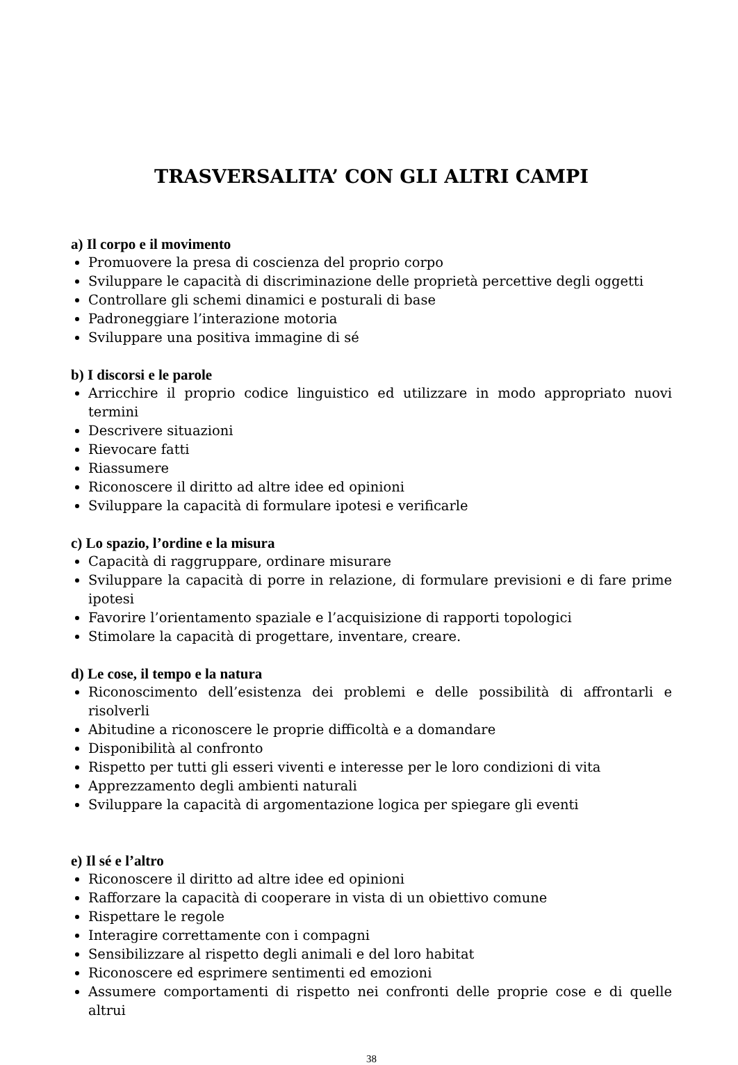TRASVERSALITA’ CON GLI ALTRI CAMPI
a) Il corpo e il movimento
Promuovere la presa di coscienza del proprio corpo
Sviluppare le capacità di discriminazione delle proprietà percettive degli oggetti
Controllare gli schemi dinamici e posturali di base
Padroneggiare l’interazione motoria
Sviluppare una positiva immagine di sé
b) I discorsi e le parole
Arricchire il proprio codice linguistico ed utilizzare in modo appropriato nuovi termini
Descrivere situazioni
Rievocare fatti
Riassumere
Riconoscere il diritto ad altre idee ed opinioni
Sviluppare la capacità di formulare ipotesi e verificarle
c) Lo spazio, l’ordine e la misura
Capacità di raggruppare, ordinare misurare
Sviluppare la capacità di porre in relazione, di formulare previsioni e di fare prime ipotesi
Favorire l’orientamento spaziale e l’acquisizione di rapporti topologici
Stimolare la capacità di progettare, inventare, creare.
d) Le cose, il tempo e la natura
Riconoscimento dell’esistenza dei problemi e delle possibilità di affrontarli e risolverli
Abitudine a riconoscere le proprie difficoltà e a domandare
Disponibilità al confronto
Rispetto per tutti gli esseri viventi e interesse per le loro condizioni di vita
Apprezzamento degli ambienti naturali
Sviluppare la capacità di argomentazione logica per spiegare gli eventi
e) Il sé e l’altro
Riconoscere il diritto ad altre idee ed opinioni
Rafforzare la capacità di cooperare in vista di un obiettivo comune
Rispettare le regole
Interagire correttamente con i compagni
Sensibilizzare al rispetto degli animali e del loro habitat
Riconoscere ed esprimere sentimenti ed emozioni
Assumere comportamenti di rispetto nei confronti delle proprie cose e di quelle altrui
38